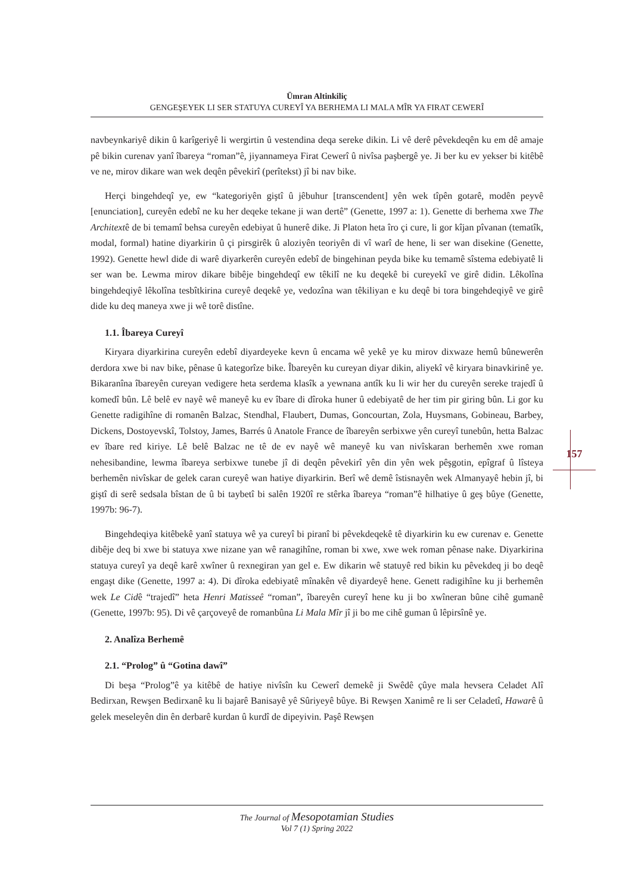Ümran Altinkiliç
GENGEŞEYEK LI SER STATUYA CUREYÎ YA BERHEMA LI MALA MÎR YA FIRAT CEWERÎ
157
navbeynkariyê dikin û karîgeriyê li wergirtin û vestendina deqa sereke dikin. Li vê derê pêvekdeqên ku em dê amaje pê bikin curenav yanî îbareya “roman”ê, jiyannameya Firat Cewerî û nivîsa paşbergê ye. Ji ber ku ev yekser bi kitêbê ve ne, mirov dikare wan wek deqên pêvekirî (perîtekst) jî bi nav bike.
Herçi bingehdeqî ye, ew “kategoriyên giştî û jêbuhur [transcendent] yên wek tîpên gotarê, modên peyvê [enunciation], cureyên edebî ne ku her deqeke tekane ji wan dertê” (Genette, 1997 a: 1). Genette di berhema xwe The Architextê de bi temamî behsa cureyên edebiyat û hunerê dike. Ji Platon heta îro çi cure, li gor kîjan pîvanan (tematîk, modal, formal) hatine diyarkirin û çi pirsgirêk û aloziyên teoriyên di vî warî de hene, li ser wan disekine (Genette, 1992). Genette hewl dide di warê diyarkerên cureyên edebî de bingehinan peyda bike ku temamê sîstema edebiyatê li ser wan be. Lewma mirov dikare bibêje bingehdeqî ew têkilî ne ku deqekê bi cureyekî ve girê didin. Lêkolîna bingehdeqiyê lêkolîna tesbîtkirina cureyê deqekê ye, vedozîna wan têkiliyan e ku deqê bi tora bingehdeqiyê ve girê dide ku deq maneya xwe ji wê torê distîne.
1.1. Îbareya Cureyî
Kiryara diyarkirina cureyên edebî diyardeyeke kevn û encama wê yekê ye ku mirov dixwaze hemû bûnewerên derdora xwe bi nav bike, pênase û kategorîze bike. Îbareyên ku cureyan diyar dikin, aliyekî vê kiryara binavkirinê ye. Bikaranîna îbareyên cureyan vedigere heta serdema klasîk a yewnana antîk ku li wir her du cureyên sereke trajedî û komedî bûn. Lê belê ev nayê wê maneyê ku ev îbare di dîroka huner û edebiyatê de her tim pir giring bûn. Li gor ku Genette radigihîne di romanên Balzac, Stendhal, Flaubert, Dumas, Goncourtan, Zola, Huysmans, Gobineau, Barbey, Dickens, Dostoyevskî, Tolstoy, James, Barrés û Anatole France de îbareyên serbixwe yên cureyî tunebûn, hetta Balzac ev îbare red kiriye. Lê belê Balzac ne tê de ev nayê wê maneyê ku van nivîskaran berhemên xwe roman nehesibandine, lewma îbareya serbixwe tunebe jî di deqên pêvekirî yên din yên wek pêşgotin, epîgraf û lîsteya berhemên nivîskar de gelek caran cureyê wan hatiye diyarkirin. Berî wê demê îstisnayên wek Almanyayê hebin jî, bi giştî di serê sedsala bîstan de û bi taybetî bi salên 1920î re stêrka îbareya “roman”ê hilhatiye û geş bûye (Genette, 1997b: 96-7).
Bingehdeqiya kitêbekê yanî statuya wê ya cureyî bi piranî bi pêvekdeqekê tê diyarkirin ku ew curenav e. Genette dibêje deq bi xwe bi statuya xwe nizane yan wê ranagihîne, roman bi xwe, xwe wek roman pênase nake. Diyarkirina statuya cureyî ya deqê karê xwîner û rexnegiran yan gel e. Ew dikarin wê statuyê red bikin ku pêvekdeq ji bo deqê engaşt dike (Genette, 1997 a: 4). Di dîroka edebiyatê mînakên vê diyardeyê hene. Genett radigihîne ku ji berhemên wek Le Cidê “trajedî” heta Henri Matisseê “roman”, îbareyên cureyî hene ku ji bo xwîneran bûne cihê gumanê (Genette, 1997b: 95). Di vê çarçoveyê de romanbûna Li Mala Mîr jî ji bo me cihê guman û lêpirsînê ye.
2. Analîza Berhemê
2.1. “Prolog” û “Gotina dawî”
Di beşa “Prolog”ê ya kitêbê de hatiye nivîsîn ku Cewerî demekê ji Swêdê çûye mala hevsera Celadet Alî Bedirxan, Rewşen Bedirxanê ku li bajarê Banisayê yê Sûriyeyê bûye. Bi Rewşen Xanimê re li ser Celadetî, Hawarê û gelek meseleyên din ên derbarê kurdan û kurdî de dipeyivin. Paşê Rewşen
The Journal of Mesopotamian Studies
Vol 7 (1) Spring 2022